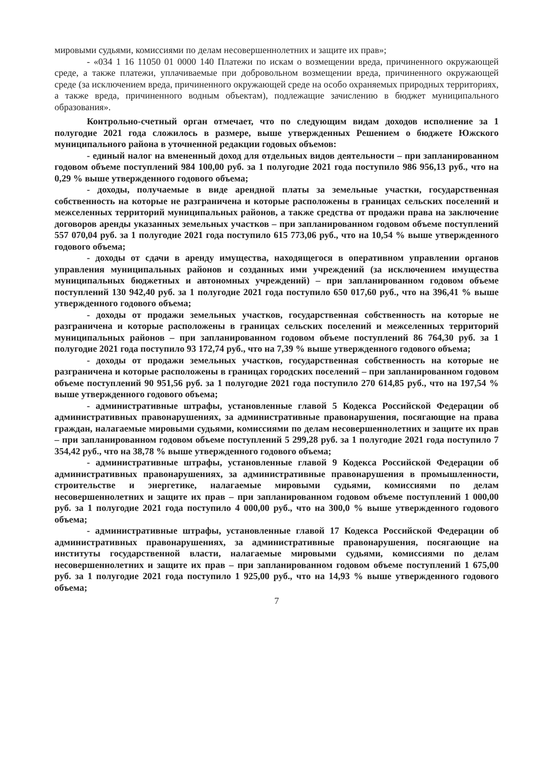мировыми судьями, комиссиями по делам несовершеннолетних и защите их прав»;
- «034 1 16 11050 01 0000 140 Платежи по искам о возмещении вреда, причиненного окружающей среде, а также платежи, уплачиваемые при добровольном возмещении вреда, причиненного окружающей среде (за исключением вреда, причиненного окружающей среде на особо охраняемых природных территориях, а также вреда, причиненного водным объектам), подлежащие зачислению в бюджет муниципального образования».
Контрольно-счетный орган отмечает, что по следующим видам доходов исполнение за 1 полугодие 2021 года сложилось в размере, выше утвержденных Решением о бюджете Южского муниципального района в уточненной редакции годовых объемов:
- единый налог на вмененный доход для отдельных видов деятельности – при запланированном годовом объеме поступлений 984 100,00 руб. за 1 полугодие 2021 года поступило 986 956,13 руб., что на 0,29 % выше утвержденного годового объема;
- доходы, получаемые в виде арендной платы за земельные участки, государственная собственность на которые не разграничена и которые расположены в границах сельских поселений и межселенных территорий муниципальных районов, а также средства от продажи права на заключение договоров аренды указанных земельных участков – при запланированном годовом объеме поступлений 557 070,04 руб. за 1 полугодие 2021 года поступило 615 773,06 руб., что на 10,54 % выше утвержденного годового объема;
- доходы от сдачи в аренду имущества, находящегося в оперативном управлении органов управления муниципальных районов и созданных ими учреждений (за исключением имущества муниципальных бюджетных и автономных учреждений) – при запланированном годовом объеме поступлений 130 942,40 руб. за 1 полугодие 2021 года поступило 650 017,60 руб., что на 396,41 % выше утвержденного годового объема;
- доходы от продажи земельных участков, государственная собственность на которые не разграничена и которые расположены в границах сельских поселений и межселенных территорий муниципальных районов – при запланированном годовом объеме поступлений 86 764,30 руб. за 1 полугодие 2021 года поступило 93 172,74 руб., что на 7,39 % выше утвержденного годового объема;
- доходы от продажи земельных участков, государственная собственность на которые не разграничена и которые расположены в границах городских поселений – при запланированном годовом объеме поступлений 90 951,56 руб. за 1 полугодие 2021 года поступило 270 614,85 руб., что на 197,54 % выше утвержденного годового объема;
- административные штрафы, установленные главой 5 Кодекса Российской Федерации об административных правонарушениях, за административные правонарушения, посягающие на права граждан, налагаемые мировыми судьями, комиссиями по делам несовершеннолетних и защите их прав – при запланированном годовом объеме поступлений 5 299,28 руб. за 1 полугодие 2021 года поступило 7 354,42 руб., что на 38,78 % выше утвержденного годового объема;
- административные штрафы, установленные главой 9 Кодекса Российской Федерации об административных правонарушениях, за административные правонарушения в промышленности, строительстве и энергетике, налагаемые мировыми судьями, комиссиями по делам несовершеннолетних и защите их прав – при запланированном годовом объеме поступлений 1 000,00 руб. за 1 полугодие 2021 года поступило 4 000,00 руб., что на 300,0 % выше утвержденного годового объема;
- административные штрафы, установленные главой 17 Кодекса Российской Федерации об административных правонарушениях, за административные правонарушения, посягающие на институты государственной власти, налагаемые мировыми судьями, комиссиями по делам несовершеннолетних и защите их прав – при запланированном годовом объеме поступлений 1 675,00 руб. за 1 полугодие 2021 года поступило 1 925,00 руб., что на 14,93 % выше утвержденного годового объема;
7